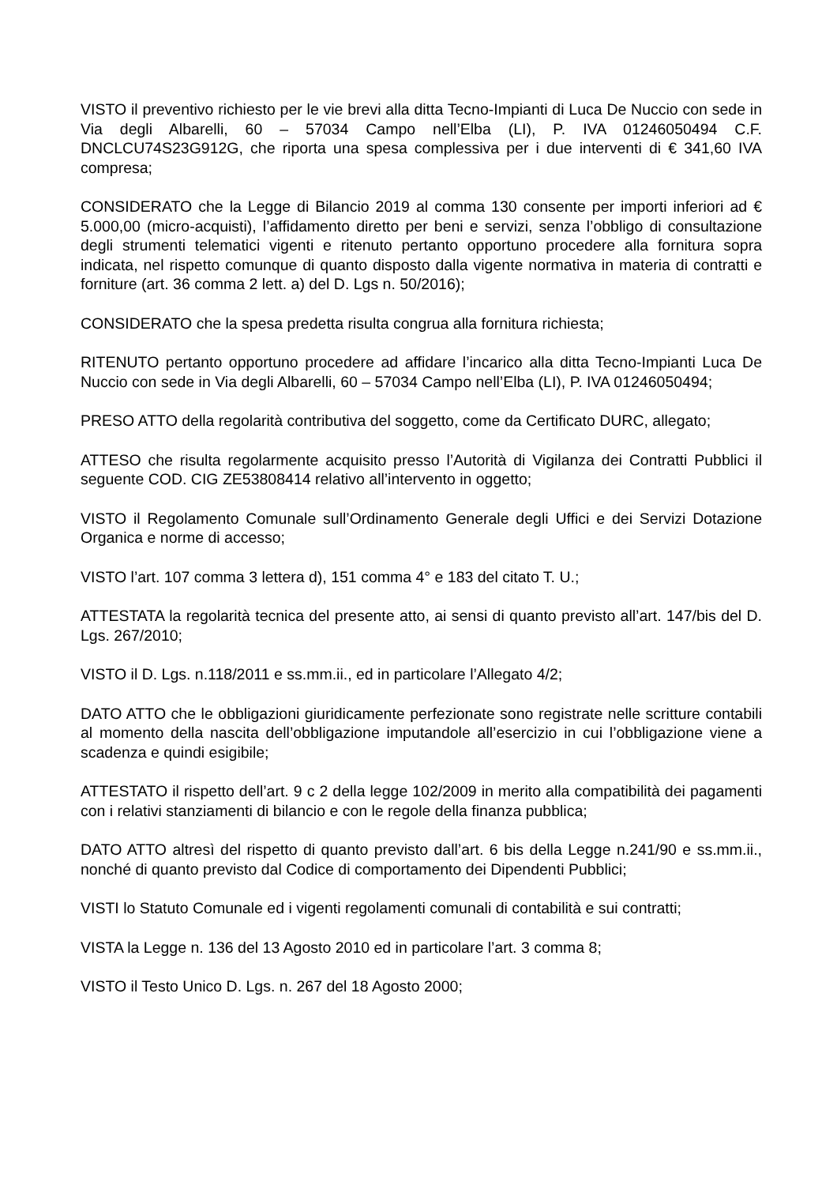VISTO il preventivo richiesto per le vie brevi alla ditta Tecno-Impianti di Luca De Nuccio con sede in Via degli Albarelli, 60 – 57034 Campo nell’Elba (LI), P. IVA 01246050494 C.F. DNCLCU74S23G912G, che riporta una spesa complessiva per i due interventi di € 341,60 IVA compresa;
CONSIDERATO che la Legge di Bilancio 2019 al comma 130 consente per importi inferiori ad € 5.000,00 (micro-acquisti), l’affidamento diretto per beni e servizi, senza l’obbligo di consultazione degli strumenti telematici vigenti e ritenuto pertanto opportuno procedere alla fornitura sopra indicata, nel rispetto comunque di quanto disposto dalla vigente normativa in materia di contratti e forniture (art. 36 comma 2 lett. a) del D. Lgs n. 50/2016);
CONSIDERATO che la spesa predetta risulta congrua alla fornitura richiesta;
RITENUTO pertanto opportuno procedere ad affidare l’incarico alla ditta Tecno-Impianti Luca De Nuccio con sede in Via degli Albarelli, 60 – 57034 Campo nell’Elba (LI), P. IVA 01246050494;
PRESO ATTO della regolarità contributiva del soggetto, come da Certificato DURC, allegato;
ATTESO che risulta regolarmente acquisito presso l’Autorità di Vigilanza dei Contratti Pubblici il seguente COD. CIG ZE53808414 relativo all’intervento in oggetto;
VISTO il Regolamento Comunale sull’Ordinamento Generale degli Uffici e dei Servizi Dotazione Organica e norme di accesso;
VISTO l’art. 107 comma 3 lettera d), 151 comma 4° e 183 del citato T. U.;
ATTESTATA la regolarità tecnica del presente atto, ai sensi di quanto previsto all’art. 147/bis del D. Lgs. 267/2010;
VISTO il D. Lgs. n.118/2011 e ss.mm.ii., ed in particolare l’Allegato 4/2;
DATO ATTO che le obbligazioni giuridicamente perfezionate sono registrate nelle scritture contabili al momento della nascita dell’obbligazione imputandole all’esercizio in cui l’obbligazione viene a scadenza e quindi esigibile;
ATTESTATO il rispetto dell’art. 9 c 2 della legge 102/2009 in merito alla compatibilità dei pagamenti con i relativi stanziamenti di bilancio e con le regole della finanza pubblica;
DATO ATTO altresì del rispetto di quanto previsto dall’art. 6 bis della Legge n.241/90 e ss.mm.ii., nonché di quanto previsto dal Codice di comportamento dei Dipendenti Pubblici;
VISTI lo Statuto Comunale ed i vigenti regolamenti comunali di contabilità e sui contratti;
VISTA la Legge n. 136 del 13 Agosto 2010 ed in particolare l’art. 3 comma 8;
VISTO il Testo Unico D. Lgs. n. 267 del 18 Agosto 2000;